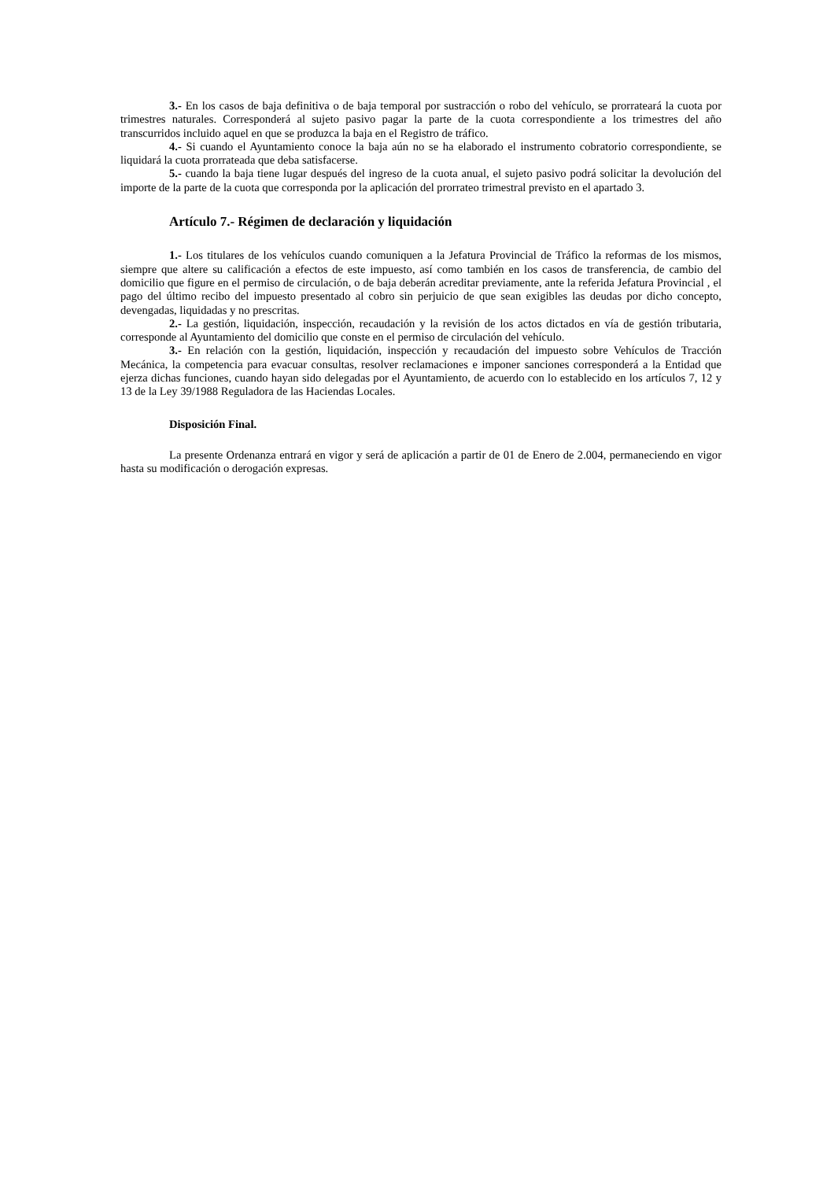3.- En los casos de baja definitiva o de baja temporal por sustracción o robo del vehículo, se prorrateará la cuota por trimestres naturales. Corresponderá al sujeto pasivo pagar la parte de la cuota correspondiente a los trimestres del año transcurridos incluido aquel en que se produzca la baja en el Registro de tráfico.
4.- Si cuando el Ayuntamiento conoce la baja aún no se ha elaborado el instrumento cobratorio correspondiente, se liquidará la cuota prorrateada que deba satisfacerse.
5.- cuando la baja tiene lugar después del ingreso de la cuota anual, el sujeto pasivo podrá solicitar la devolución del importe de la parte de la cuota que corresponda por la aplicación del prorrateo trimestral previsto en el apartado 3.
Artículo 7.- Régimen de declaración y liquidación
1.- Los titulares de los vehículos cuando comuniquen a la Jefatura Provincial de Tráfico la reformas de los mismos, siempre que altere su calificación a efectos de este impuesto, así como también en los casos de transferencia, de cambio del domicilio que figure en el permiso de circulación, o de baja deberán acreditar previamente, ante la referida Jefatura Provincial , el pago del último recibo del impuesto presentado al cobro sin perjuicio de que sean exigibles las deudas por dicho concepto, devengadas, liquidadas y no prescritas.
2.- La gestión, liquidación, inspección, recaudación y la revisión de los actos dictados en vía de gestión tributaria, corresponde al Ayuntamiento del domicilio que conste en el permiso de circulación del vehículo.
3.- En relación con la gestión, liquidación, inspección y recaudación del impuesto sobre Vehículos de Tracción Mecánica, la competencia para evacuar consultas, resolver reclamaciones e imponer sanciones corresponderá a la Entidad que ejerza dichas funciones, cuando hayan sido delegadas por el Ayuntamiento, de acuerdo con lo establecido en los artículos 7, 12 y 13 de la Ley 39/1988 Reguladora de las Haciendas Locales.
Disposición Final.
La presente Ordenanza entrará en vigor y será de aplicación a partir de 01 de Enero de 2.004, permaneciendo en vigor hasta su modificación o derogación expresas.